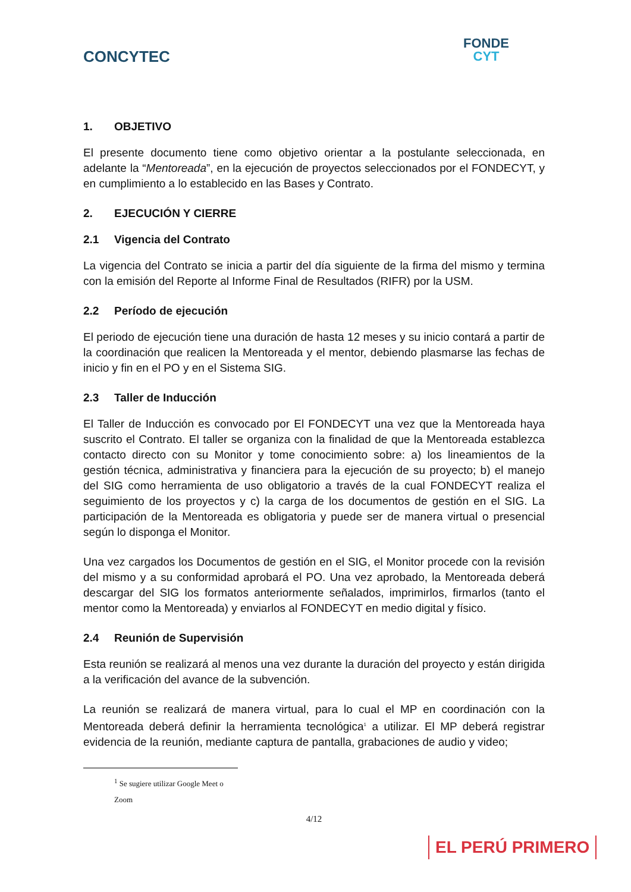CONCYTEC
FONDE
CYT
1. OBJETIVO
El presente documento tiene como objetivo orientar a la postulante seleccionada, en adelante la “Mentoreada”, en la ejecución de proyectos seleccionados por el FONDECYT, y en cumplimiento a lo establecido en las Bases y Contrato.
2. EJECUCIÓN Y CIERRE
2.1 Vigencia del Contrato
La vigencia del Contrato se inicia a partir del día siguiente de la firma del mismo y termina con la emisión del Reporte al Informe Final de Resultados (RIFR) por la USM.
2.2 Período de ejecución
El periodo de ejecución tiene una duración de hasta 12 meses y su inicio contará a partir de la coordinación que realicen la Mentoreada y el mentor, debiendo plasmarse las fechas de inicio y fin en el PO y en el Sistema SIG.
2.3 Taller de Inducción
El Taller de Inducción es convocado por El FONDECYT una vez que la Mentoreada haya suscrito el Contrato. El taller se organiza con la finalidad de que la Mentoreada establezca contacto directo con su Monitor y tome conocimiento sobre: a) los lineamientos de la gestión técnica, administrativa y financiera para la ejecución de su proyecto; b) el manejo del SIG como herramienta de uso obligatorio a través de la cual FONDECYT realiza el seguimiento de los proyectos y c) la carga de los documentos de gestión en el SIG. La participación de la Mentoreada es obligatoria y puede ser de manera virtual o presencial según lo disponga el Monitor.
Una vez cargados los Documentos de gestión en el SIG, el Monitor procede con la revisión del mismo y a su conformidad aprobará el PO. Una vez aprobado, la Mentoreada deberá descargar del SIG los formatos anteriormente señalados, imprimirlos, firmarlos (tanto el mentor como la Mentoreada) y enviarlos al FONDECYT en medio digital y físico.
2.4 Reunión de Supervisión
Esta reunión se realizará al menos una vez durante la duración del proyecto y están dirigida a la verificación del avance de la subvención.
La reunión se realizará de manera virtual, para lo cual el MP en coordinación con la Mentoreada deberá definir la herramienta tecnológica<sup>1</sup> a utilizar. El MP deberá registrar evidencia de la reunión, mediante captura de pantalla, grabaciones de audio y video;
<sup>1</sup> Se sugiere utilizar Google Meet o Zoom
4/12
EL PERÚ PRIMERO